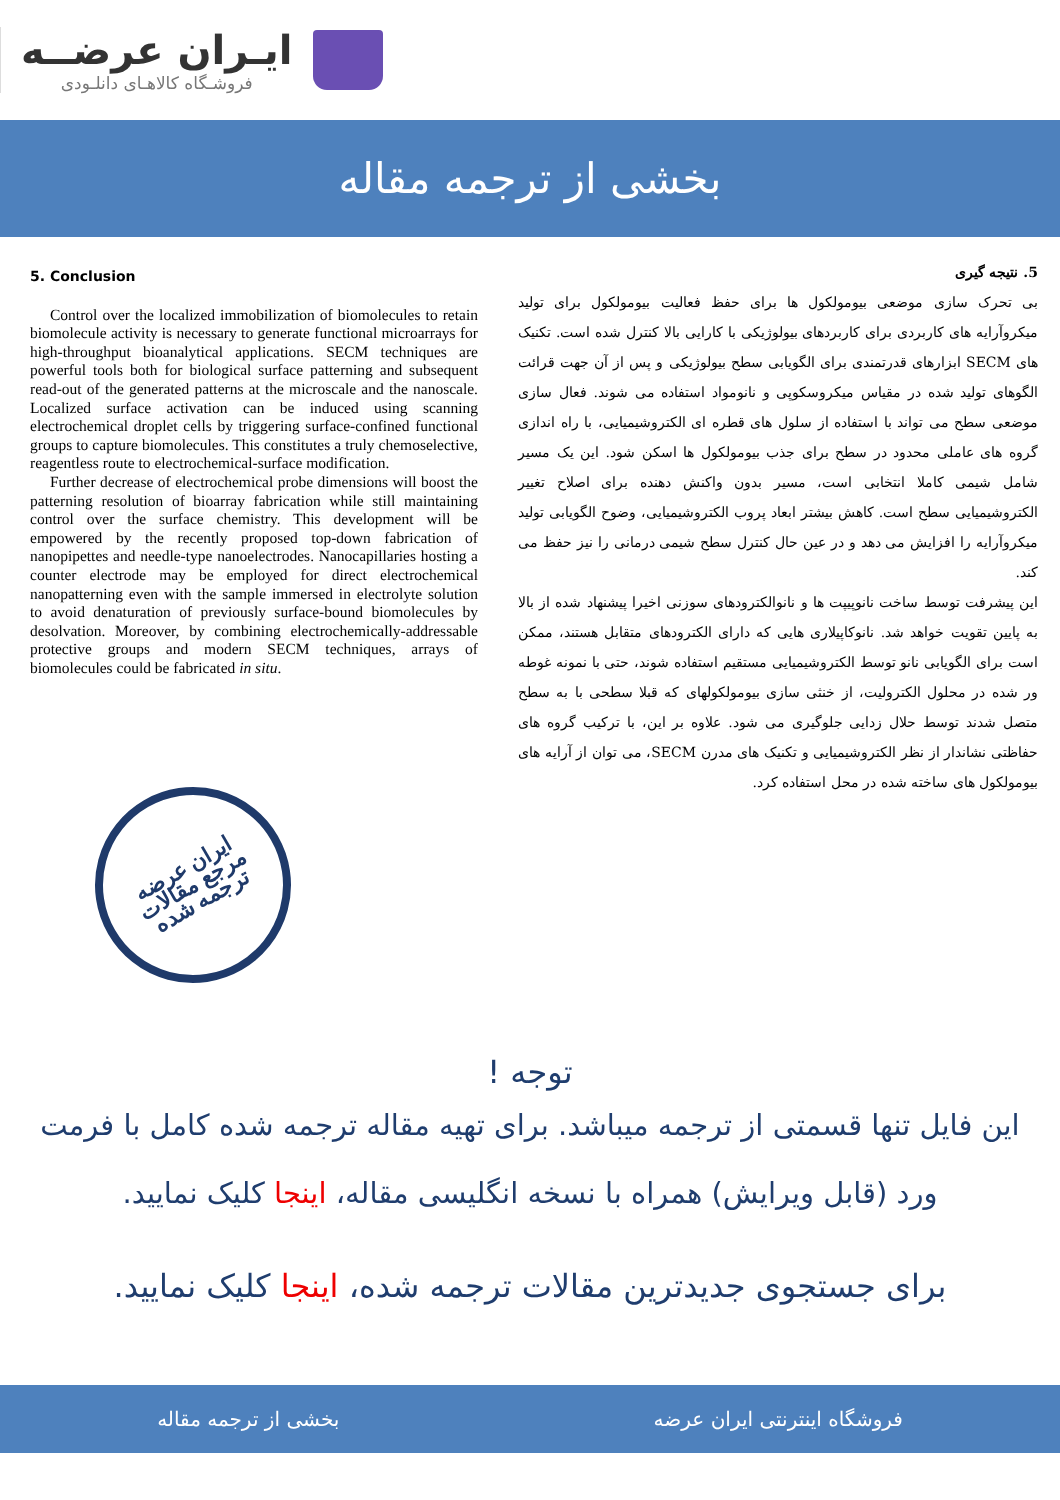ایـران عرضــه
فروشـگاه کالاهـای دانلـودی
بخشی از ترجمه مقاله
5. Conclusion
Control over the localized immobilization of biomolecules to retain biomolecule activity is necessary to generate functional microarrays for high-throughput bioanalytical applications. SECM techniques are powerful tools both for biological surface patterning and subsequent read-out of the generated patterns at the microscale and the nanoscale. Localized surface activation can be induced using scanning electrochemical droplet cells by triggering surface-confined functional groups to capture biomolecules. This constitutes a truly chemoselective, reagentless route to electrochemical-surface modification.
Further decrease of electrochemical probe dimensions will boost the patterning resolution of bioarray fabrication while still maintaining control over the surface chemistry. This development will be empowered by the recently proposed top-down fabrication of nanopipettes and needle-type nanoelectrodes. Nanocapillaries hosting a counter electrode may be employed for direct electrochemical nanopatterning even with the sample immersed in electrolyte solution to avoid denaturation of previously surface-bound biomolecules by desolvation. Moreover, by combining electrochemically-addressable protective groups and modern SECM techniques, arrays of biomolecules could be fabricated in situ.
ایران عرضه
مرجع مقالات
ترجمه شده
5. نتیجه گیری
بی تحرک سازی موضعی بیومولکول ها برای حفظ فعالیت بیومولکول برای تولید میکروآرایه های کاربردی برای کاربردهای بیولوژیکی با کارایی بالا کنترل شده است. تکنیک های SECM ابزارهای قدرتمندی برای الگویابی سطح بیولوژیکی و پس از آن جهت قرائت الگوهای تولید شده در مقیاس میکروسکوپی و نانومواد استفاده می شوند. فعال سازی موضعی سطح می تواند با استفاده از سلول های قطره ای الکتروشیمیایی، با راه اندازی گروه های عاملی محدود در سطح برای جذب بیومولکول ها اسکن شود. این یک مسیر شامل شیمی کاملا انتخابی است، مسیر بدون واکنش دهنده برای اصلاح تغییر الکتروشیمیایی سطح است. کاهش بیشتر ابعاد پروب الکتروشیمیایی، وضوح الگویابی تولید میکروآرایه را افزایش می دهد و در عین حال کنترل سطح شیمی درمانی را نیز حفظ می کند.
این پیشرفت توسط ساخت نانوپیپت ها و نانوالکترودهای سوزنی اخیرا پیشنهاد شده از بالا به پایین تقویت خواهد شد. نانوکاپیلاری هایی که دارای الکترودهای متقابل هستند، ممکن است برای الگویابی نانو توسط الکتروشیمیایی مستقیم استفاده شوند، حتی با نمونه غوطه ور شده در محلول الکترولیت، از خنثی سازی بیومولکولهای که قبلا سطحی با به سطح متصل شدند توسط حلال زدایی جلوگیری می شود. علاوه بر این، با ترکیب گروه های حفاظتی نشاندار از نظر الکتروشیمیایی و تکنیک های مدرن SECM، می توان از آرایه های بیومولکول های ساخته شده در محل استفاده کرد.
توجه !
این فایل تنها قسمتی از ترجمه میباشد. برای تهیه مقاله ترجمه شده کامل با فرمت ورد (قابل ویرایش) همراه با نسخه انگلیسی مقاله، اینجا کلیک نمایید.
برای جستجوی جدیدترین مقالات ترجمه شده، اینجا کلیک نمایید.
فروشگاه اینترنتی ایران عرضه بخشی از ترجمه مقاله